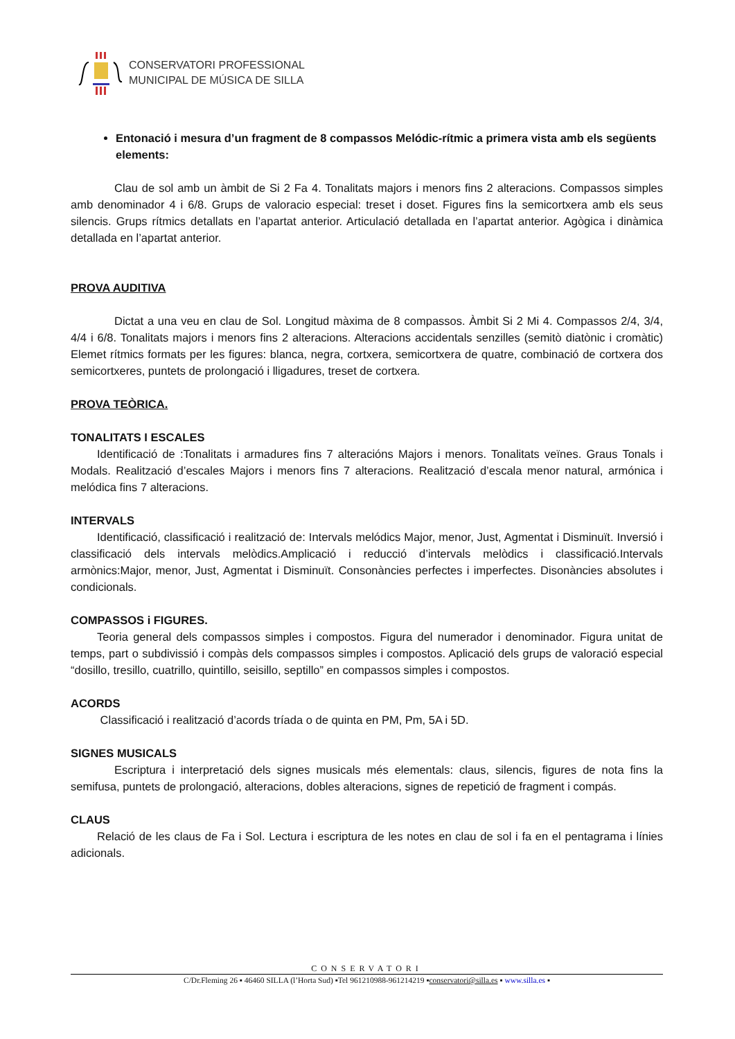CONSERVATORI PROFESSIONAL
MUNICIPAL DE MÚSICA DE SILLA
Entonació i mesura d’un fragment de 8 compassos Melódic-rítmic a primera vista amb els següents elements:
Clau de sol amb un àmbit de Si 2 Fa 4. Tonalitats majors i menors fins 2 alteracions. Compassos simples amb denominador 4 i 6/8. Grups de valoracio especial: treset i doset. Figures fins la semicortxera amb els seus silencis. Grups rítmics detallats en l’apartat anterior. Articulació detallada en l’apartat anterior. Agògica i dinàmica detallada en l’apartat anterior.
PROVA AUDITIVA
Dictat a una veu en clau de Sol. Longitud màxima de 8 compassos. Àmbit Si 2 Mi 4. Compassos 2/4, 3/4, 4/4 i 6/8. Tonalitats majors i menors fins 2 alteracions. Alteracions accidentals senzilles (semitò diatònic i cromàtic) Elemet rítmics formats per les figures: blanca, negra, cortxera, semicortxera de quatre, combinació de cortxera dos semicortxeres, puntets de prolongació i lligadures, treset de cortxera.
PROVA TEÒRICA.
TONALITATS I ESCALES
Identificació de :Tonalitats i armadures fins 7 alteracións Majors i menors. Tonalitats veïnes. Graus Tonals i Modals. Realització d’escales Majors i menors fins 7 alteracions. Realització d’escala menor natural, armónica i melódica fins 7 alteracions.
INTERVALS
Identificació, classificació i realització de: Intervals melódics Major, menor, Just, Agmentat i Disminuït. Inversió i classificació dels intervals melòdics.Amplicació i reducció d’intervals melòdics i classificació.Intervals armònics:Major, menor, Just, Agmentat i Disminuït. Consonàncies perfectes i imperfectes. Disonàncies absolutes i condicionals.
COMPASSOS i FIGURES.
Teoria general dels compassos simples i compostos. Figura del numerador i denominador. Figura unitat de temps, part o subdivissió i compàs dels compassos simples i compostos. Aplicació dels grups de valoració especial “dosillo, tresillo, cuatrillo, quintillo, seisillo, septillo” en compassos simples i compostos.
ACORDS
Classificació i realització d’acords tríada o de quinta en PM, Pm, 5A i 5D.
SIGNES MUSICALS
Escriptura i interpretació dels signes musicals més elementals: claus, silencis, figures de nota fins la semifusa, puntets de prolongació, alteracions, dobles alteracions, signes de repetició de fragment i compás.
CLAUS
Relació de les claus de Fa i Sol. Lectura i escriptura de les notes en clau de sol i fa en el pentagrama i línies adicionals.
CONSERVATORI
C/Dr.Fleming 26 ▪ 46460 SILLA (l’Horta Sud) ▪Tel 961210988-961214219 ▪conservatori@silla.es ▪ www.silla.es ▪